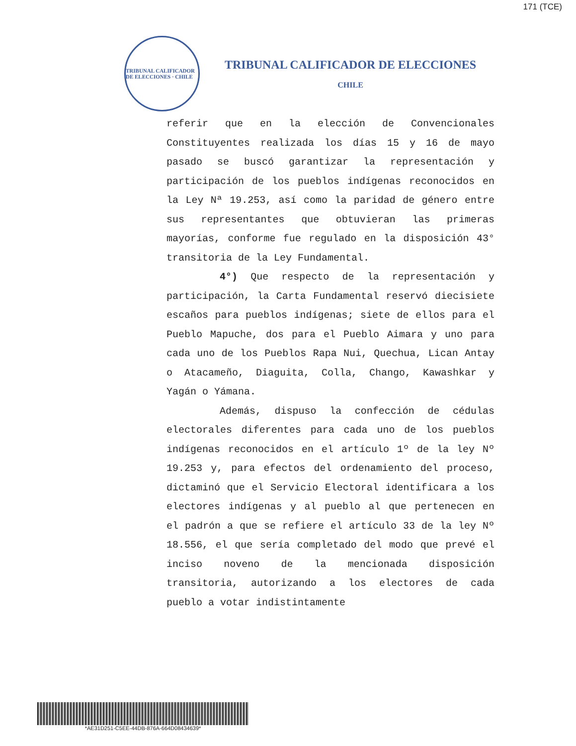171 (TCE)
TRIBUNAL CALIFICADOR DE ELECCIONES · CHILE
TRIBUNAL CALIFICADOR DE ELECCIONES
CHILE
referir que en la elección de Convencionales Constituyentes realizada los días 15 y 16 de mayo pasado se buscó garantizar la representación y participación de los pueblos indígenas reconocidos en la Ley Nª 19.253, así como la paridad de género entre sus representantes que obtuvieran las primeras mayorías, conforme fue regulado en la disposición 43° transitoria de la Ley Fundamental.
4°) Que respecto de la representación y participación, la Carta Fundamental reservó diecisiete escaños para pueblos indígenas; siete de ellos para el Pueblo Mapuche, dos para el Pueblo Aimara y uno para cada uno de los Pueblos Rapa Nui, Quechua, Lican Antay o Atacameño, Diaguita, Colla, Chango, Kawashkar y Yagán o Yámana.
Además, dispuso la confección de cédulas electorales diferentes para cada uno de los pueblos indígenas reconocidos en el artículo 1º de la ley Nº 19.253 y, para efectos del ordenamiento del proceso, dictaminó que el Servicio Electoral identificara a los electores indígenas y al pueblo al que pertenecen en el padrón a que se refiere el artículo 33 de la ley Nº 18.556, el que sería completado del modo que prevé el inciso noveno de la mencionada disposición transitoria, autorizando a los electores de cada pueblo a votar indistintamente
*AE31D251-C5EE-44DB-876A-664D08434639*